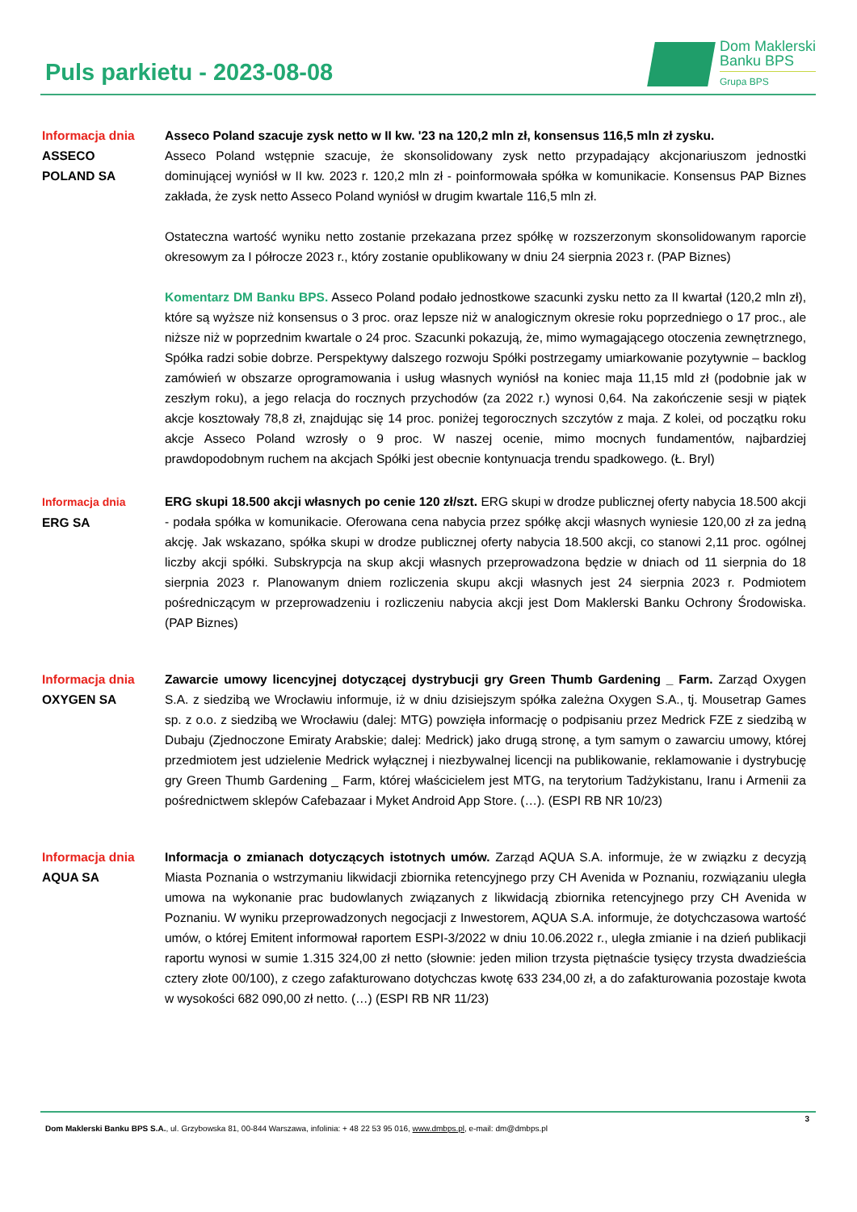Puls parkietu - 2023-08-08
Dom Maklerski
Banku BPS
Grupa BPS
Informacja dnia
ASSECO
POLAND SA
Asseco Poland szacuje zysk netto w II kw. '23 na 120,2 mln zł, konsensus 116,5 mln zł zysku.
Asseco Poland wstępnie szacuje, że skonsolidowany zysk netto przypadający akcjonariuszom jednostki dominującej wyniósł w II kw. 2023 r. 120,2 mln zł - poinformowała spółka w komunikacie. Konsensus PAP Biznes zakłada, że zysk netto Asseco Poland wyniósł w drugim kwartale 116,5 mln zł.
Ostateczna wartość wyniku netto zostanie przekazana przez spółkę w rozszerzonym skonsolidowanym raporcie okresowym za I półrocze 2023 r., który zostanie opublikowany w dniu 24 sierpnia 2023 r. (PAP Biznes)
Komentarz DM Banku BPS. Asseco Poland podało jednostkowe szacunki zysku netto za II kwartał (120,2 mln zł), które są wyższe niż konsensus o 3 proc. oraz lepsze niż w analogicznym okresie roku poprzedniego o 17 proc., ale niższe niż w poprzednim kwartale o 24 proc. Szacunki pokazują, że, mimo wymagającego otoczenia zewnętrznego, Spółka radzi sobie dobrze. Perspektywy dalszego rozwoju Spółki postrzegamy umiarkowanie pozytywnie – backlog zamówień w obszarze oprogramowania i usług własnych wyniósł na koniec maja 11,15 mld zł (podobnie jak w zeszłym roku), a jego relacja do rocznych przychodów (za 2022 r.) wynosi 0,64. Na zakończenie sesji w piątek akcje kosztowały 78,8 zł, znajdując się 14 proc. poniżej tegorocznych szczytów z maja. Z kolei, od początku roku akcje Asseco Poland wzrosły o 9 proc. W naszej ocenie, mimo mocnych fundamentów, najbardziej prawdopodobnym ruchem na akcjach Spółki jest obecnie kontynuacja trendu spadkowego. (Ł. Bryl)
Informacja dnia
ERG SA
ERG skupi 18.500 akcji własnych po cenie 120 zł/szt. ERG skupi w drodze publicznej oferty nabycia 18.500 akcji - podała spółka w komunikacie. Oferowana cena nabycia przez spółkę akcji własnych wyniesie 120,00 zł za jedną akcję. Jak wskazano, spółka skupi w drodze publicznej oferty nabycia 18.500 akcji, co stanowi 2,11 proc. ogólnej liczby akcji spółki. Subskrypcja na skup akcji własnych przeprowadzona będzie w dniach od 11 sierpnia do 18 sierpnia 2023 r. Planowanym dniem rozliczenia skupu akcji własnych jest 24 sierpnia 2023 r. Podmiotem pośredniczącym w przeprowadzeniu i rozliczeniu nabycia akcji jest Dom Maklerski Banku Ochrony Środowiska. (PAP Biznes)
Informacja dnia
OXYGEN SA
Zawarcie umowy licencyjnej dotyczącej dystrybucji gry Green Thumb Gardening _ Farm. Zarząd Oxygen S.A. z siedzibą we Wrocławiu informuje, iż w dniu dzisiejszym spółka zależna Oxygen S.A., tj. Mousetrap Games sp. z o.o. z siedzibą we Wrocławiu (dalej: MTG) powzięła informację o podpisaniu przez Medrick FZE z siedzibą w Dubaju (Zjednoczone Emiraty Arabskie; dalej: Medrick) jako drugą stronę, a tym samym o zawarciu umowy, której przedmiotem jest udzielenie Medrick wyłącznej i niezbywalnej licencji na publikowanie, reklamowanie i dystrybucję gry Green Thumb Gardening _ Farm, której właścicielem jest MTG, na terytorium Tadżykistanu, Iranu i Armenii za pośrednictwem sklepów Cafebazaar i Myket Android App Store. (…). (ESPI RB NR 10/23)
Informacja dnia
AQUA SA
Informacja o zmianach dotyczących istotnych umów. Zarząd AQUA S.A. informuje, że w związku z decyzją Miasta Poznania o wstrzymaniu likwidacji zbiornika retencyjnego przy CH Avenida w Poznaniu, rozwiązaniu uległa umowa na wykonanie prac budowlanych związanych z likwidacją zbiornika retencyjnego przy CH Avenida w Poznaniu. W wyniku przeprowadzonych negocjacji z Inwestorem, AQUA S.A. informuje, że dotychczasowa wartość umów, o której Emitent informował raportem ESPI-3/2022 w dniu 10.06.2022 r., uległa zmianie i na dzień publikacji raportu wynosi w sumie 1.315 324,00 zł netto (słownie: jeden milion trzysta piętnaście tysięcy trzysta dwadzieścia cztery złote 00/100), z czego zafakturowano dotychczas kwotę 633 234,00 zł, a do zafakturowania pozostaje kwota w wysokości 682 090,00 zł netto. (…) (ESPI RB NR 11/23)
3
Dom Maklerski Banku BPS S.A., ul. Grzybowska 81, 00-844 Warszawa, infolinia: + 48 22 53 95 016, www.dmbps.pl, e-mail: dm@dmbps.pl